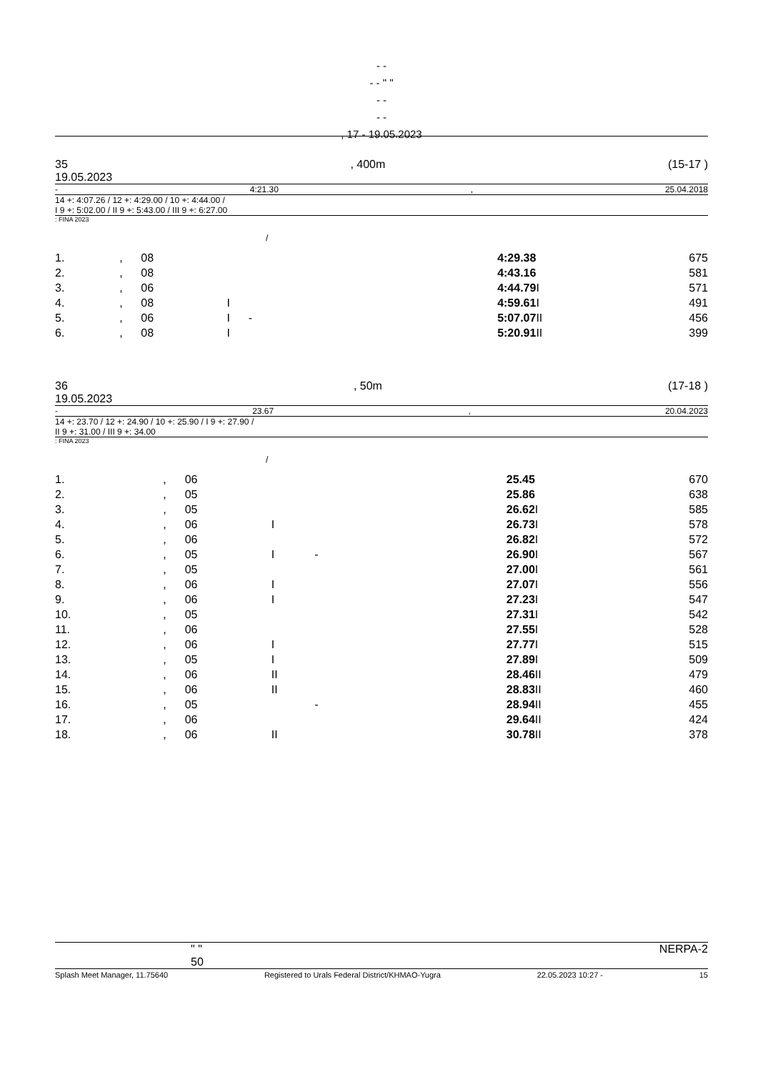- -
- - " "
- -
- -
, 17 - 19.05.2023
35, 400m (15-17 )
19.05.2023
- 4:21.30, 25.04.2018
14 +: 4:07.26 / 12 +: 4:29.00 / 10 +: 4:44.00 /
I 9 +: 5:02.00 / II 9 +: 5:43.00 / III 9 +: 6:27.00
: FINA 2023
/
| 1. | , | 08 | | | 4:29.38 | | 675 |
| 2. | , | 08 | | | 4:43.16 | | 581 |
| 3. | , | 06 | | | 4:44.79 | I | 571 |
| 4. | , | 08 | I | | 4:59.61 | I | 491 |
| 5. | , | 06 | I | - | 5:07.07 | II | 456 |
| 6. | , | 08 | I | | 5:20.91 | II | 399 |
36, 50m (17-18 )
19.05.2023
- 23.67, 20.04.2023
14 +: 23.70 / 12 +: 24.90 / 10 +: 25.90 / I 9 +: 27.90 /
II 9 +: 31.00 / III 9 +: 34.00
: FINA 2023
/
| 1. | , | 06 | | | 25.45 | | 670 |
| 2. | , | 05 | | | 25.86 | | 638 |
| 3. | , | 05 | | | 26.62 | I | 585 |
| 4. | , | 06 | I | | 26.73 | I | 578 |
| 5. | , | 06 | | | 26.82 | I | 572 |
| 6. | , | 05 | I | - | 26.90 | I | 567 |
| 7. | , | 05 | | | 27.00 | I | 561 |
| 8. | , | 06 | I | | 27.07 | I | 556 |
| 9. | , | 06 | I | | 27.23 | I | 547 |
| 10. | , | 05 | | | 27.31 | I | 542 |
| 11. | , | 06 | | | 27.55 | I | 528 |
| 12. | , | 06 | I | | 27.77 | I | 515 |
| 13. | , | 05 | I | | 27.89 | I | 509 |
| 14. | , | 06 | II | | 28.46 | II | 479 |
| 15. | , | 06 | II | | 28.83 | II | 460 |
| 16. | , | 05 | | - | 28.94 | II | 455 |
| 17. | , | 06 | | | 29.64 | II | 424 |
| 18. | , | 06 | II | | 30.78 | II | 378 |
" "
50 NERPA-2
Splash Meet Manager, 11.75640 Registered to Urals Federal District/KHMAO-Yugra 22.05.2023 10:27 - 15